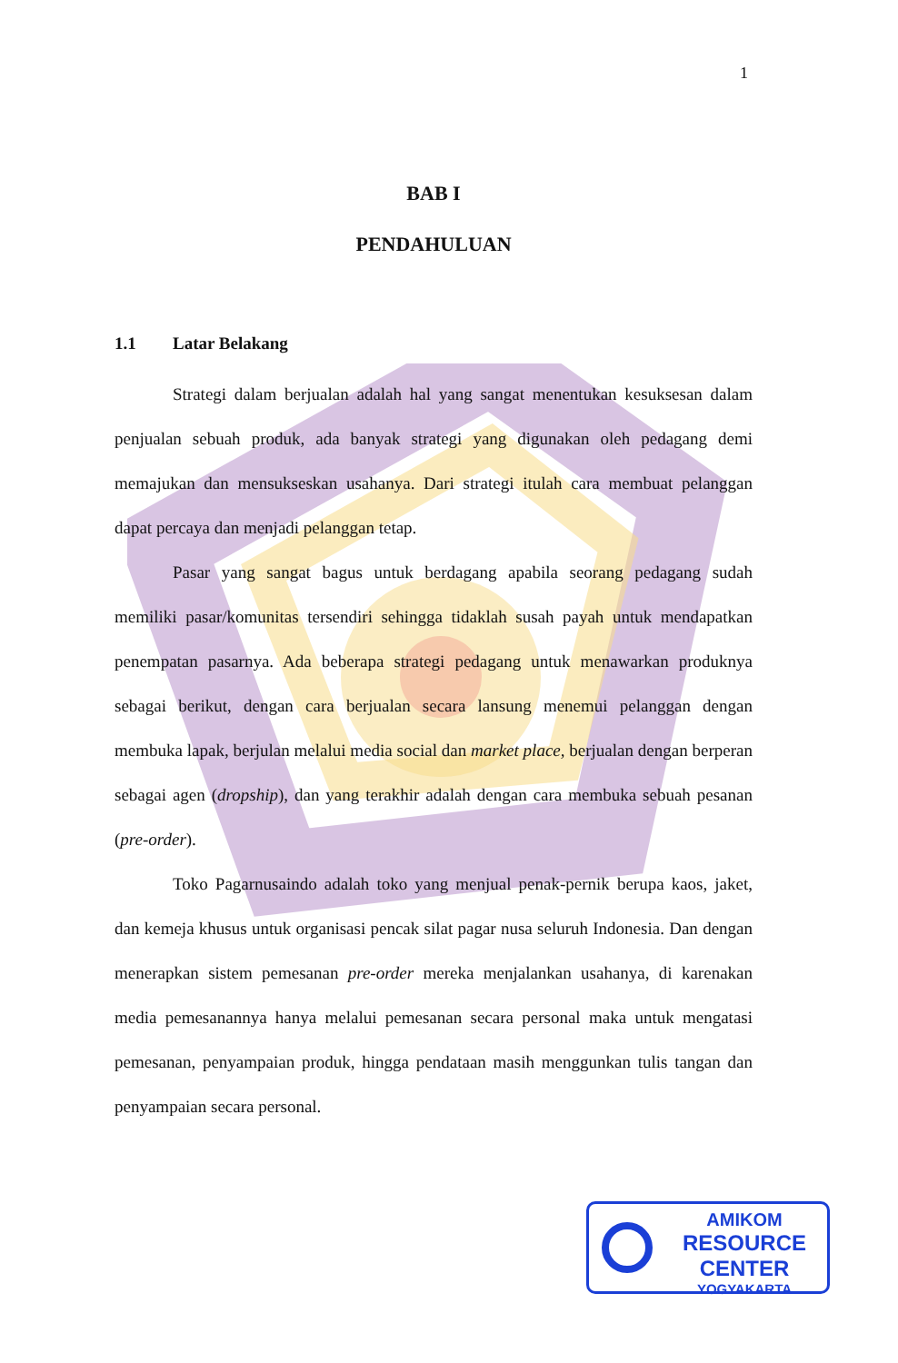1
BAB I
PENDAHULUAN
1.1 Latar Belakang
Strategi dalam berjualan adalah hal yang sangat menentukan kesuksesan dalam penjualan sebuah produk, ada banyak strategi yang digunakan oleh pedagang demi memajukan dan mensukseskan usahanya. Dari strategi itulah cara membuat pelanggan dapat percaya dan menjadi pelanggan tetap.
Pasar yang sangat bagus untuk berdagang apabila seorang pedagang sudah memiliki pasar/komunitas tersendiri sehingga tidaklah susah payah untuk mendapatkan penempatan pasarnya. Ada beberapa strategi pedagang untuk menawarkan produknya sebagai berikut, dengan cara berjualan secara lansung menemui pelanggan dengan membuka lapak, berjulan melalui media social dan market place, berjualan dengan berperan sebagai agen (dropship), dan yang terakhir adalah dengan cara membuka sebuah pesanan (pre-order).
Toko Pagarnusaindo adalah toko yang menjual penak-pernik berupa kaos, jaket, dan kemeja khusus untuk organisasi pencak silat pagar nusa seluruh Indonesia. Dan dengan menerapkan sistem pemesanan pre-order mereka menjalankan usahanya, di karenakan media pemesanannya hanya melalui pemesanan secara personal maka untuk mengatasi pemesanan, penyampaian produk, hingga pendataan masih menggunkan tulis tangan dan penyampaian secara personal.
AMIKOM
RESOURCE CENTER
YOGYAKARTA